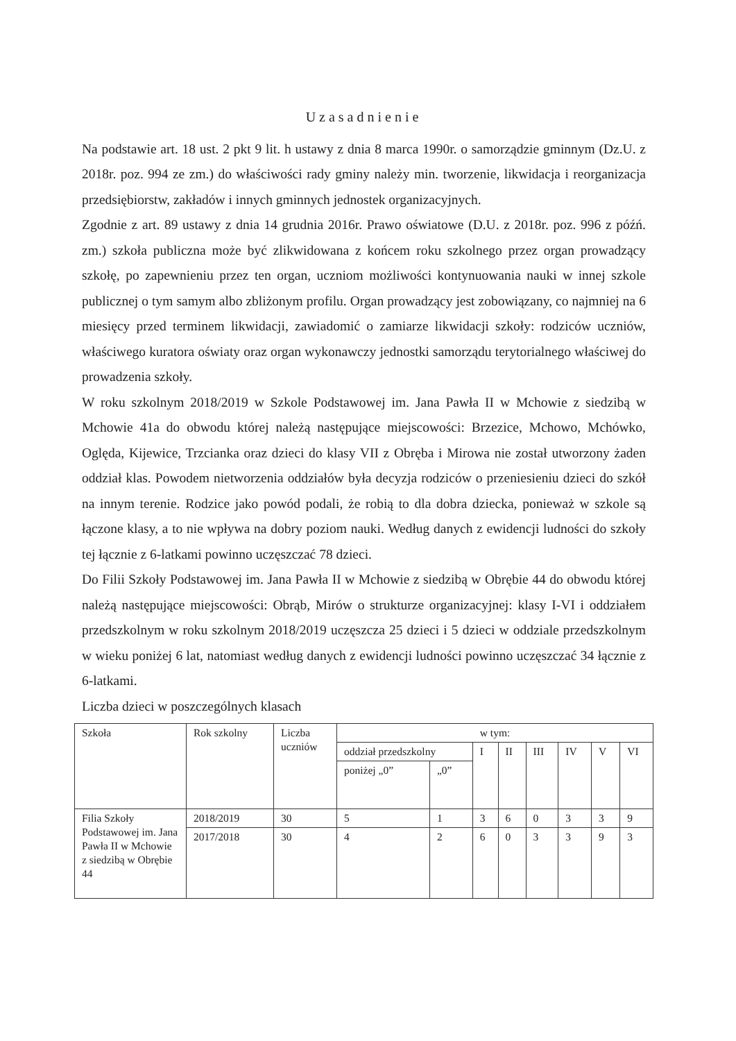Uzasadnienie
Na podstawie art. 18 ust. 2 pkt 9 lit. h ustawy z dnia 8 marca 1990r. o samorządzie gminnym (Dz.U. z 2018r. poz. 994 ze zm.) do właściwości rady gminy należy min. tworzenie, likwidacja i reorganizacja przedsiębiorstw, zakładów i innych gminnych jednostek organizacyjnych.
Zgodnie z art. 89 ustawy z dnia 14 grudnia 2016r. Prawo oświatowe (D.U. z 2018r. poz. 996 z późń. zm.) szkoła publiczna może być zlikwidowana z końcem roku szkolnego przez organ prowadzący szkołę, po zapewnieniu przez ten organ, uczniom możliwości kontynuowania nauki w innej szkole publicznej o tym samym albo zbliżonym profilu. Organ prowadzący jest zobowiązany, co najmniej na 6 miesięcy przed terminem likwidacji, zawiadomić o zamiarze likwidacji szkoły: rodziców uczniów, właściwego kuratora oświaty oraz organ wykonawczy jednostki samorządu terytorialnego właściwej do prowadzenia szkoły.
W roku szkolnym 2018/2019 w Szkole Podstawowej im. Jana Pawła II w Mchowie z siedzibą w Mchowie 41a do obwodu której należą następujące miejscowości: Brzezice, Mchowo, Mchówko, Oględa, Kijewice, Trzcianka oraz dzieci do klasy VII z Obręba i Mirowa nie został utworzony żaden oddział klas. Powodem nietworzenia oddziałów była decyzja rodziców o przeniesieniu dzieci do szkół na innym terenie. Rodzice jako powód podali, że robią to dla dobra dziecka, ponieważ w szkole są łączone klasy, a to nie wpływa na dobry poziom nauki. Według danych z ewidencji ludności do szkoły tej łącznie z 6-latkami powinno uczęszczać 78 dzieci.
Do Filii Szkoły Podstawowej im. Jana Pawła II w Mchowie z siedzibą w Obrębie 44 do obwodu której należą następujące miejscowości: Obrąb, Mirów o strukturze organizacyjnej: klasy I-VI i oddziałem przedszkolnym w roku szkolnym 2018/2019 uczęszcza 25 dzieci i 5 dzieci w oddziale przedszkolnym w wieku poniżej 6 lat, natomiast według danych z ewidencji ludności powinno uczęszczać 34 łącznie z 6-latkami.
Liczba dzieci w poszczególnych klasach
| Szkoła | Rok szkolny | Liczba uczniów | w tym: | | | | | | | |
| | | | oddział przedszkolny | | I | II | III | IV | V | VI |
| | | | poniżej „0” | „0” | | | | | | |
| Filia Szkoły Podstawowej im. Jana Pawła II w Mchowie z siedzibą w Obrębie 44 | 2018/2019 | 30 | 5 | 1 | 3 | 6 | 0 | 3 | 3 | 9 |
| | 2017/2018 | 30 | 4 | 2 | 6 | 0 | 3 | 3 | 9 | 3 |